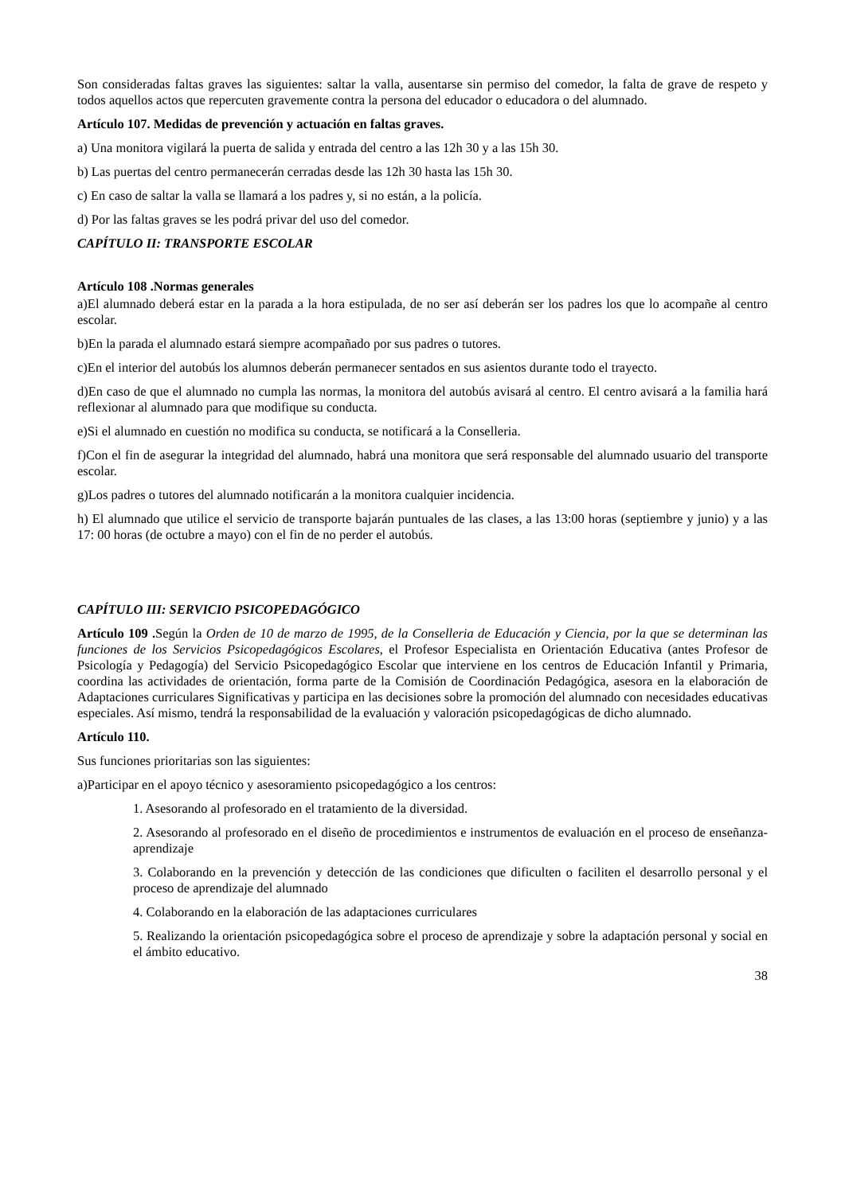Son consideradas faltas graves las siguientes: saltar la valla, ausentarse sin permiso del comedor, la falta de grave de respeto y todos aquellos actos que repercuten gravemente contra la persona del educador o educadora o del alumnado.
Artículo 107. Medidas de prevención y actuación en faltas graves.
a) Una monitora vigilará la puerta de salida y entrada del centro a las 12h 30 y a las 15h 30.
b) Las puertas del centro permanecerán cerradas desde las 12h 30 hasta las 15h 30.
c) En caso de saltar la valla se llamará a los padres y, si no están, a la policía.
d) Por las faltas graves se les podrá privar del uso del comedor.
CAPÍTULO II: TRANSPORTE ESCOLAR
Artículo 108 .Normas generales
a)El alumnado deberá estar en la parada a la hora estipulada, de no ser así deberán ser los padres los que lo acompañe al centro escolar.
b)En la parada el alumnado estará siempre acompañado por sus padres o tutores.
c)En el interior del autobús los alumnos deberán permanecer sentados en sus asientos durante todo el trayecto.
d)En caso de que el alumnado no cumpla las normas, la monitora del autobús avisará al centro. El centro avisará a la familia hará reflexionar al alumnado para que modifique su conducta.
e)Si el alumnado en cuestión no modifica su conducta, se notificará a la Conselleria.
f)Con el fin de asegurar la integridad del alumnado, habrá una monitora que será responsable del alumnado usuario del transporte escolar.
g)Los padres o tutores del alumnado notificarán a la monitora cualquier incidencia.
h) El alumnado que utilice el servicio de transporte bajarán puntuales de las clases, a las 13:00 horas (septiembre y junio) y a las 17: 00 horas (de octubre a mayo) con el fin de no perder el autobús.
CAPÍTULO III: SERVICIO PSICOPEDAGÓGICO
Artículo 109 . Según la Orden de 10 de marzo de 1995, de la Conselleria de Educación y Ciencia, por la que se determinan las funciones de los Servicios Psicopedagógicos Escolares, el Profesor Especialista en Orientación Educativa (antes Profesor de Psicología y Pedagogía) del Servicio Psicopedagógico Escolar que interviene en los centros de Educación Infantil y Primaria, coordina las actividades de orientación, forma parte de la Comisión de Coordinación Pedagógica, asesora en la elaboración de Adaptaciones curriculares Significativas y participa en las decisiones sobre la promoción del alumnado con necesidades educativas especiales. Así mismo, tendrá la responsabilidad de la evaluación y valoración psicopedagógicas de dicho alumnado.
Artículo 110.
Sus funciones prioritarias son las siguientes:
a)Participar en el apoyo técnico y asesoramiento psicopedagógico a los centros:
1. Asesorando al profesorado en el tratamiento de la diversidad.
2. Asesorando al profesorado en el diseño de procedimientos e instrumentos de evaluación en el proceso de enseñanza-aprendizaje
3. Colaborando en la prevención y detección de las condiciones que dificulten o faciliten el desarrollo personal y el proceso de aprendizaje del alumnado
4. Colaborando en la elaboración de las adaptaciones curriculares
5. Realizando la orientación psicopedagógica sobre el proceso de aprendizaje y sobre la adaptación personal y social en el ámbito educativo.
38